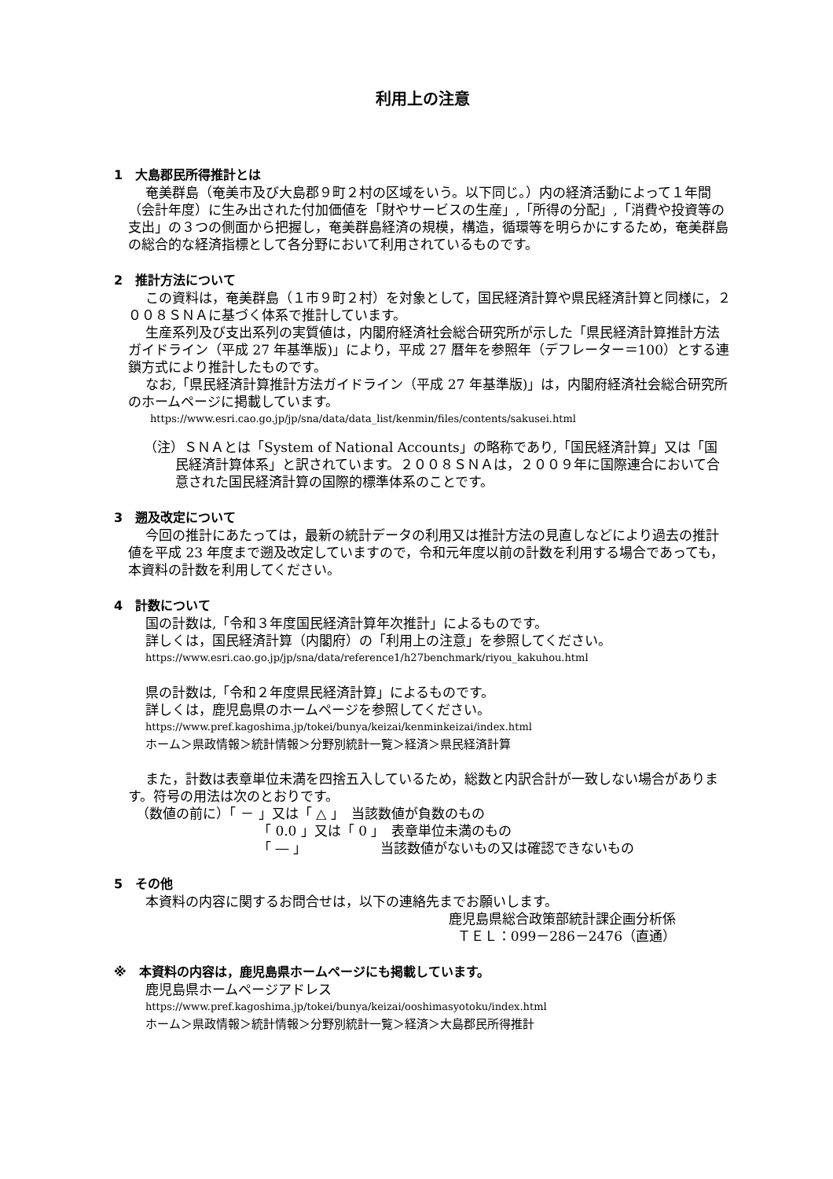利用上の注意
1　大島郡民所得推計とは
奄美群島（奄美市及び大島郡９町２村の区域をいう。以下同じ。）内の経済活動によって１年間（会計年度）に生み出された付加価値を「財やサービスの生産」,「所得の分配」,「消費や投資等の支出」の３つの側面から把握し，奄美群島経済の規模，構造，循環等を明らかにするため，奄美群島の総合的な経済指標として各分野において利用されているものです。
2　推計方法について
この資料は，奄美群島（１市９町２村）を対象として，国民経済計算や県民経済計算と同様に，２００８ＳＮＡに基づく体系で推計しています。
生産系列及び支出系列の実質値は，内閣府経済社会総合研究所が示した「県民経済計算推計方法ガイドライン（平成 27 年基準版)」により，平成 27 暦年を参照年（デフレーター＝100）とする連鎖方式により推計したものです。
なお,「県民経済計算推計方法ガイドライン（平成 27 年基準版)」は，内閣府経済社会総合研究所のホームページに掲載しています。
https://www.esri.cao.go.jp/jp/sna/data/data_list/kenmin/files/contents/sakusei.html
（注）ＳＮＡとは「System of National Accounts」の略称であり,「国民経済計算」又は「国民経済計算体系」と訳されています。２００８ＳＮＡは，２００９年に国際連合において合意された国民経済計算の国際的標準体系のことです。
3　遡及改定について
今回の推計にあたっては，最新の統計データの利用又は推計方法の見直しなどにより過去の推計値を平成 23 年度まで遡及改定していますので，令和元年度以前の計数を利用する場合であっても，本資料の計数を利用してください。
4　計数について
国の計数は,「令和３年度国民経済計算年次推計」によるものです。
詳しくは，国民経済計算（内閣府）の「利用上の注意」を参照してください。
https://www.esri.cao.go.jp/jp/sna/data/reference1/h27benchmark/riyou_kakuhou.html
県の計数は,「令和２年度県民経済計算」によるものです。
詳しくは，鹿児島県のホームページを参照してください。
https://www.pref.kagoshima.jp/tokei/bunya/keizai/kenminkeizai/index.html
ホーム＞県政情報＞統計情報＞分野別統計一覧＞経済＞県民経済計算
また，計数は表章単位未満を四捨五入しているため，総数と内訳合計が一致しない場合があります。符号の用法は次のとおりです。
（数値の前に）「 － 」又は「 △ 」　当該数値が負数のもの
「 0.0 」又は「 0 」　表章単位未満のもの
「 ― 」　　　　　　当該数値がないもの又は確認できないもの
5　その他
本資料の内容に関するお問合せは，以下の連絡先までお願いします。
鹿児島県総合政策部統計課企画分析係
ＴＥＬ：099－286－2476（直通）
※　本資料の内容は，鹿児島県ホームページにも掲載しています。
鹿児島県ホームページアドレス
https://www.pref.kagoshima.jp/tokei/bunya/keizai/ooshimasyotoku/index.html
ホーム＞県政情報＞統計情報＞分野別統計一覧＞経済＞大島郡民所得推計